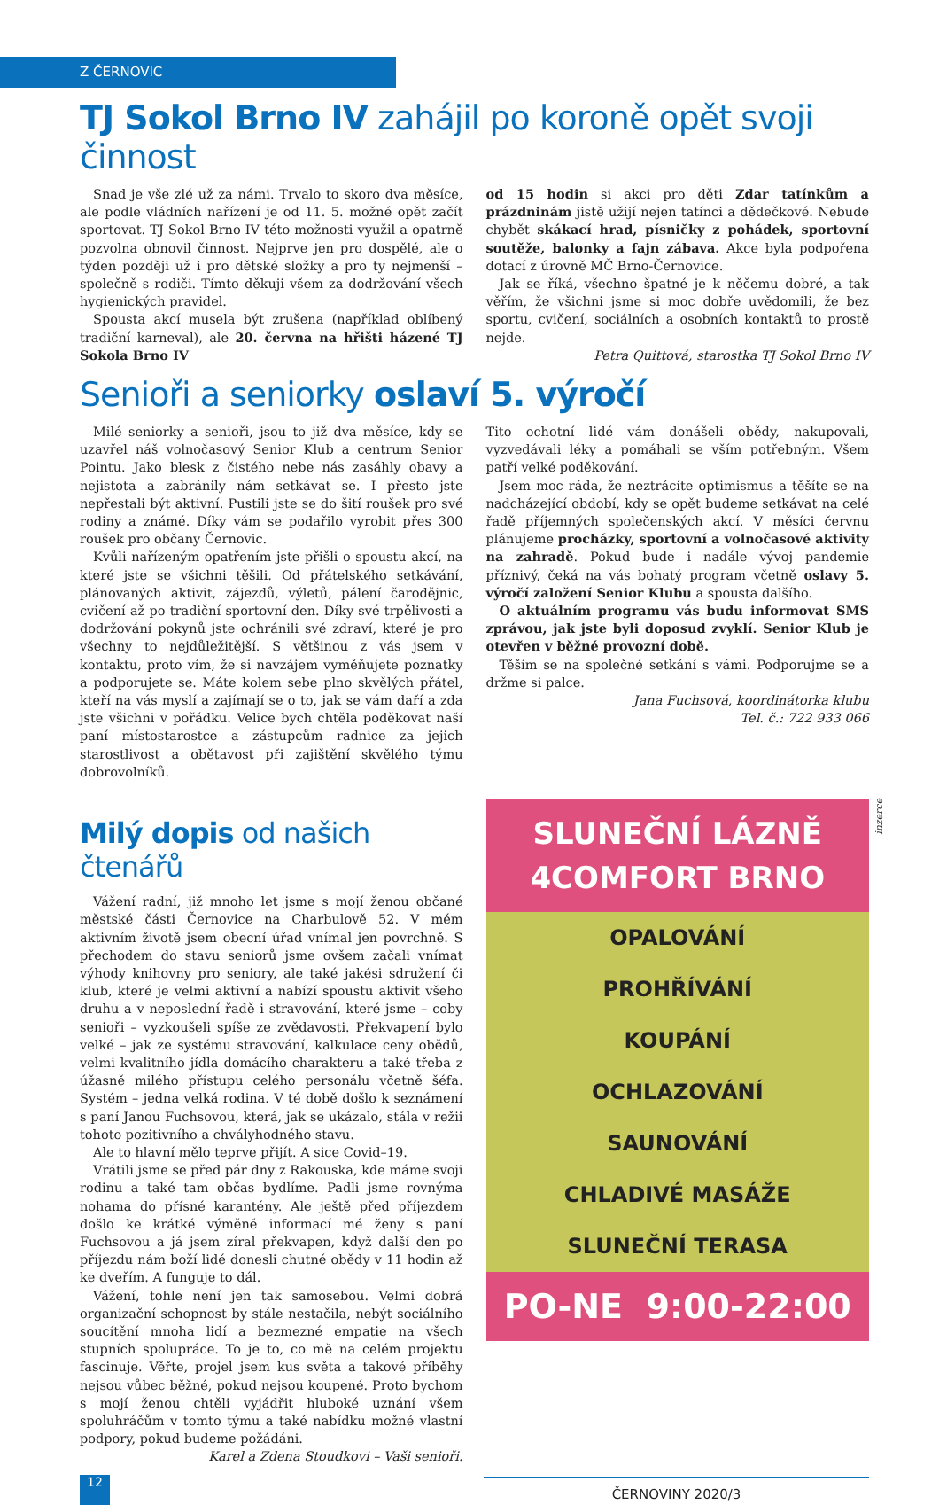Z ČERNOVIC
TJ Sokol Brno IV zahájil po koroně opět svoji činnost
Snad je vše zlé už za námi. Trvalo to skoro dva měsíce, ale podle vládních nařízení je od 11. 5. možné opět začít sportovat. TJ Sokol Brno IV této možnosti využil a opatrně pozvolna obnovil činnost. Nejprve jen pro dospělé, ale o týden později už i pro dětské složky a pro ty nejmenší – společně s rodiči. Tímto děkuji všem za dodržování všech hygienických pravidel.
Spousta akcí musela být zrušena (například oblíbený tradiční karneval), ale 20. června na hřišti házené TJ Sokola Brno IV
od 15 hodin si akci pro děti Zdar tatínkům a prázdninám jistě užijí nejen tatínci a dědečkové. Nebude chybět skákací hrad, písničky z pohádek, sportovní soutěže, balonky a fajn zábava. Akce byla podpořena dotací z úrovně MČ Brno-Černovice.
Jak se říká, všechno špatné je k něčemu dobré, a tak věřím, že všichni jsme si moc dobře uvědomili, že bez sportu, cvičení, sociálních a osobních kontaktů to prostě nejde.
Petra Quittová, starostka TJ Sokol Brno IV
Senioři a seniorky oslaví 5. výročí
Milé seniorky a senioři, jsou to již dva měsíce, kdy se uzavřel náš volnočasový Senior Klub a centrum Senior Pointu. Jako blesk z čistého nebe nás zasáhly obavy a nejistota a zabránily nám setkávat se. I přesto jste nepřestali být aktivní. Pustili jste se do šití roušek pro své rodiny a známé. Díky vám se podařilo vyrobit přes 300 roušek pro občany Černovic.
Kvůli nařízeným opatřením jste přišli o spoustu akcí, na které jste se všichni těšili. Od přátelského setkávání, plánovaných aktivit, zájezdů, výletů, pálení čarodějnic, cvičení až po tradiční sportovní den. Díky své trpělivosti a dodržování pokynů jste ochránili své zdraví, které je pro všechny to nejdůležitější. S většinou z vás jsem v kontaktu, proto vím, že si navzájem vyměňujete poznatky a podporujete se. Máte kolem sebe plno skvělých přátel, kteří na vás myslí a zajímají se o to, jak se vám daří a zda jste všichni v pořádku. Velice bych chtěla poděkovat naší paní místostarostce a zástupcům radnice za jejich starostlivost a obětavost při zajištění skvělého týmu dobrovolníků.
Tito ochotní lidé vám donášeli obědy, nakupovali, vyzvedávali léky a pomáhali se vším potřebným. Všem patří velké poděkování.
Jsem moc ráda, že neztrácíte optimismus a těšíte se na nadcházející období, kdy se opět budeme setkávat na celé řadě příjemných společenských akcí. V měsíci červnu plánujeme procházky, sportovní a volnočasové aktivity na zahradě. Pokud bude i nadále vývoj pandemie příznivý, čeká na vás bohatý program včetně oslavy 5. výročí založení Senior Klubu a spousta dalšího.
O aktuálním programu vás budu informovat SMS zprávou, jak jste byli doposud zvyklí. Senior Klub je otevřen v běžné provozní době.
Těším se na společné setkání s vámi. Podporujme se a držme si palce.
Jana Fuchsová, koordinátorka klubu
Tel. č.: 722 933 066
Milý dopis od našich čtenářů
Vážení radní, již mnoho let jsme s mojí ženou občané městské části Černovice na Charbulově 52. V mém aktivním životě jsem obecní úřad vnímal jen povrchně. S přechodem do stavu seniorů jsme ovšem začali vnímat výhody knihovny pro seniory, ale také jakési sdružení či klub, které je velmi aktivní a nabízí spoustu aktivit všeho druhu a v neposlední řadě i stravování, které jsme – coby senioři – vyzkoušeli spíše ze zvědavosti. Překvapení bylo velké – jak ze systému stravování, kalkulace ceny obědů, velmi kvalitního jídla domácího charakteru a také třeba z úžasně milého přístupu celého personálu včetně šéfa. Systém – jedna velká rodina. V té době došlo k seznámení s paní Janou Fuchsovou, která, jak se ukázalo, stála v režii tohoto pozitivního a chvályhodného stavu.
Ale to hlavní mělo teprve přijít. A sice Covid–19.
Vrátili jsme se před pár dny z Rakouska, kde máme svoji rodinu a také tam občas bydlíme. Padli jsme rovnýma nohama do přísné karantény. Ale ještě před příjezdem došlo ke krátké výměně informací mé ženy s paní Fuchsovou a já jsem zíral překvapen, když další den po příjezdu nám boží lidé donesli chutné obědy v 11 hodin až ke dveřím. A funguje to dál.
Vážení, tohle není jen tak samosebou. Velmi dobrá organizační schopnost by stále nestačila, nebýt sociálního soucítění mnoha lidí a bezmezné empatie na všech stupních spolupráce. To je to, co mě na celém projektu fascinuje. Věřte, projel jsem kus světa a takové příběhy nejsou vůbec běžné, pokud nejsou koupené. Proto bychom s mojí ženou chtěli vyjádřit hluboké uznání všem spoluhráčům v tomto týmu a také nabídku možné vlastní podpory, pokud budeme požádáni.
Karel a Zdena Stoudkovi – Vaši senioři.
SLUNEČNÍ LÁZNĚ
4COMFORT BRNO
OPALOVÁNÍ
PROHŘÍVÁNÍ
KOUPÁNÍ
OCHLAZOVÁNÍ
SAUNOVÁNÍ
CHLADIVÉ MASÁŽE
SLUNEČNÍ TERASA
PO-NE 9:00-22:00
inzerce
12
ČERNOVINY 2020/3